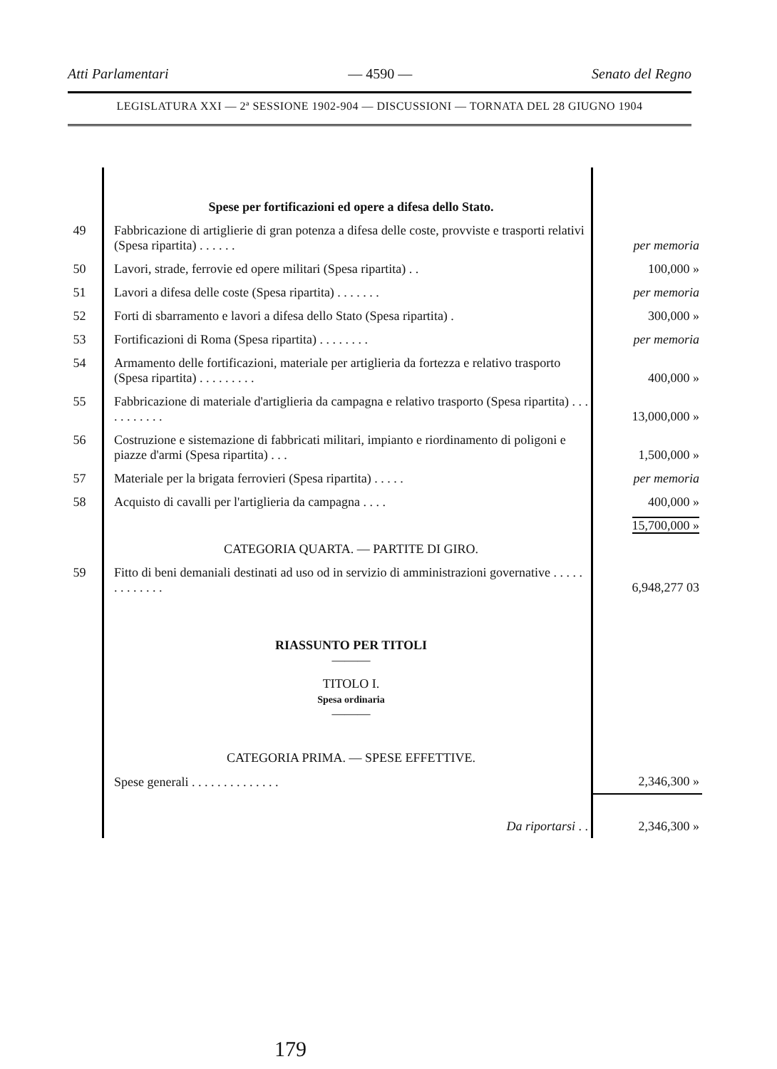Atti Parlamentari — 4590 — Senato del Regno
LEGISLATURA XXI — 2ª SESSIONE 1902-904 — DISCUSSIONI — TORNATA DEL 28 GIUGNO 1904
| | Spese per fortificazioni ed opere a difesa dello Stato. | |
| 49 | Fabbricazione di artiglierie di gran potenza a difesa delle coste, provviste e trasporti relativi (Spesa ripartita) . . . . . . | per memoria |
| 50 | Lavori, strade, ferrovie ed opere militari (Spesa ripartita) . . | 100,000 » |
| 51 | Lavori a difesa delle coste (Spesa ripartita) . . . . . . . | per memoria |
| 52 | Forti di sbarramento e lavori a difesa dello Stato (Spesa ripartita) . | 300,000 » |
| 53 | Fortificazioni di Roma (Spesa ripartita) . . . . . . . . | per memoria |
| 54 | Armamento delle fortificazioni, materiale per artiglieria da fortezza e relativo trasporto (Spesa ripartita) . . . . . . . . . | 400,000 » |
| 55 | Fabbricazione di materiale d'artiglieria da campagna e relativo trasporto (Spesa ripartita) . . . . . . . . . . . | 13,000,000 » |
| 56 | Costruzione e sistemazione di fabbricati militari, impianto e riordinamento di poligoni e piazze d'armi (Spesa ripartita) . . . | 1,500,000 » |
| 57 | Materiale per la brigata ferrovieri (Spesa ripartita) . . . . . | per memoria |
| 58 | Acquisto di cavalli per l'artiglieria da campagna . . . . | 400,000 » |
| | | 15,700,000 » |
| | CATEGORIA QUARTA. — PARTITE DI GIRO. | |
| 59 | Fitto di beni demaniali destinati ad uso od in servizio di amministrazioni governative . . . . . . . . . . . . . | 6,948,277 03 |
| | RIASSUNTO PER TITOLI ——— | |
| | TITOLO I. Spesa ordinaria ——— | |
| | CATEGORIA PRIMA. — SPESE EFFETTIVE. | |
| | Spese generali . . . . . . . . . . . . . . | 2,346,300 » |
| | Da riportarsi . . | 2,346,300 » |
179